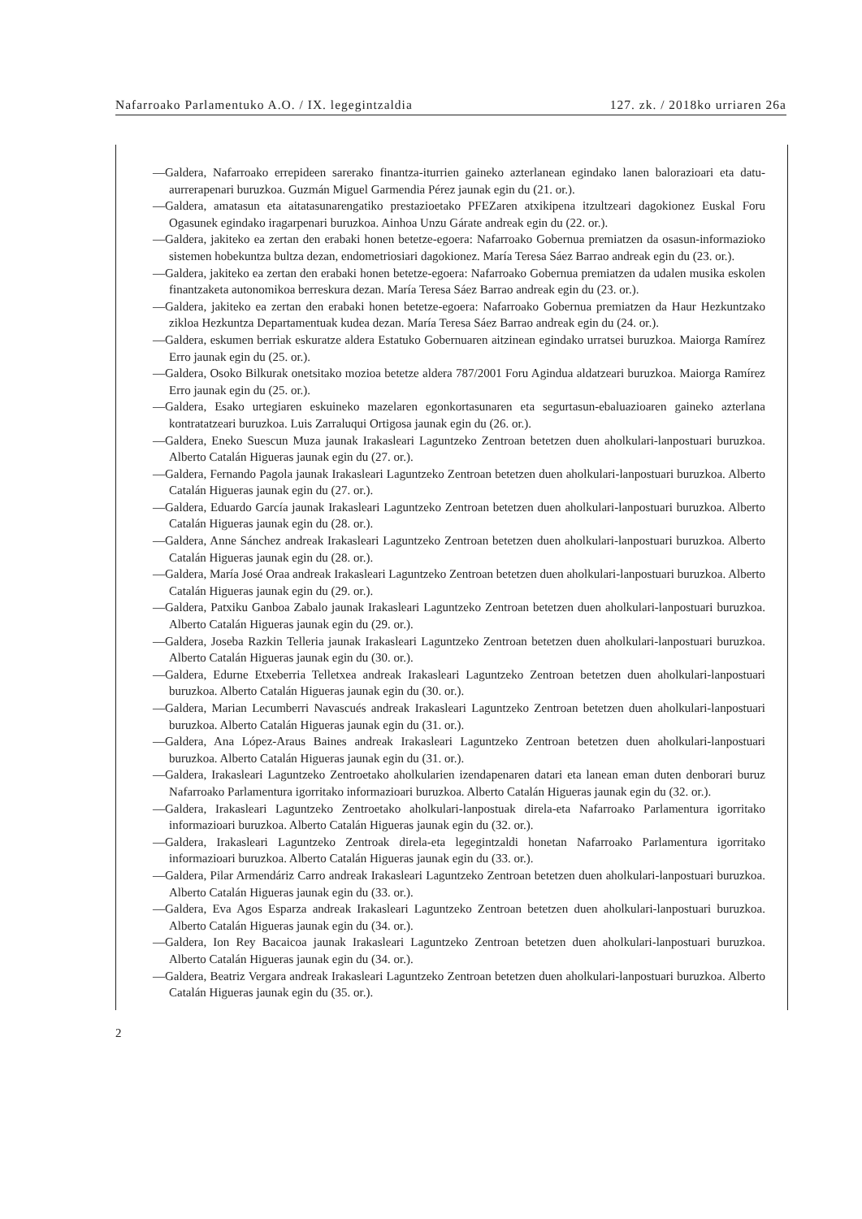Nafarroako Parlamentuko A.O. / IX. legegintzaldia 127. zk. / 2018ko urriaren 26a
—Galdera, Nafarroako errepideen sarerako finantza-iturrien gaineko azterlanean egindako lanen balorazioari eta datu-aurrerapenari buruzkoa. Guzmán Miguel Garmendia Pérez jaunak egin du (21. or.).
—Galdera, amatasun eta aitatasunarengatiko prestazioetako PFEZaren atxikipena itzultzeari dagokionez Euskal Foru Ogasunek egindako iragarpenari buruzkoa. Ainhoa Unzu Gárate andreak egin du (22. or.).
—Galdera, jakiteko ea zertan den erabaki honen betetze-egoera: Nafarroako Gobernua premiatzen da osasun-informazioko sistemen hobekuntza bultza dezan, endometriosiari dagokionez. María Teresa Sáez Barrao andreak egin du (23. or.).
—Galdera, jakiteko ea zertan den erabaki honen betetze-egoera: Nafarroako Gobernua premiatzen da udalen musika eskolen finantzaketa autonomikoa berreskura dezan. María Teresa Sáez Barrao andreak egin du (23. or.).
—Galdera, jakiteko ea zertan den erabaki honen betetze-egoera: Nafarroako Gobernua premiatzen da Haur Hezkuntzako zikloa Hezkuntza Departamentuak kudea dezan. María Teresa Sáez Barrao andreak egin du (24. or.).
—Galdera, eskumen berriak eskuratze aldera Estatuko Gobernuaren aitzinean egindako urratsei buruzkoa. Maiorga Ramírez Erro jaunak egin du (25. or.).
—Galdera, Osoko Bilkurak onetsitako mozioa betetze aldera 787/2001 Foru Agindua aldatzeari buruzkoa. Maiorga Ramírez Erro jaunak egin du (25. or.).
—Galdera, Esako urtegiaren eskuineko mazelaren egonkortasunaren eta segurtasun-ebaluazioaren gaineko azterlana kontratatzeari buruzkoa. Luis Zarraluqui Ortigosa jaunak egin du (26. or.).
—Galdera, Eneko Suescun Muza jaunak Irakasleari Laguntzeko Zentroan betetzen duen aholkulari-lanpostuari buruzkoa. Alberto Catalán Higueras jaunak egin du (27. or.).
—Galdera, Fernando Pagola jaunak Irakasleari Laguntzeko Zentroan betetzen duen aholkulari-lanpostuari buruzkoa. Alberto Catalán Higueras jaunak egin du (27. or.).
—Galdera, Eduardo García jaunak Irakasleari Laguntzeko Zentroan betetzen duen aholkulari-lanpostuari buruzkoa. Alberto Catalán Higueras jaunak egin du (28. or.).
—Galdera, Anne Sánchez andreak Irakasleari Laguntzeko Zentroan betetzen duen aholkulari-lanpostuari buruzkoa. Alberto Catalán Higueras jaunak egin du (28. or.).
—Galdera, María José Oraa andreak Irakasleari Laguntzeko Zentroan betetzen duen aholkulari-lanpostuari buruzkoa. Alberto Catalán Higueras jaunak egin du (29. or.).
—Galdera, Patxiku Ganboa Zabalo jaunak Irakasleari Laguntzeko Zentroan betetzen duen aholkulari-lanpostuari buruzkoa. Alberto Catalán Higueras jaunak egin du (29. or.).
—Galdera, Joseba Razkin Telleria jaunak Irakasleari Laguntzeko Zentroan betetzen duen aholkulari-lanpostuari buruzkoa. Alberto Catalán Higueras jaunak egin du (30. or.).
—Galdera, Edurne Etxeberria Telletxea andreak Irakasleari Laguntzeko Zentroan betetzen duen aholkulari-lanpostuari buruzkoa. Alberto Catalán Higueras jaunak egin du (30. or.).
—Galdera, Marian Lecumberri Navascués andreak Irakasleari Laguntzeko Zentroan betetzen duen aholkulari-lanpostuari buruzkoa. Alberto Catalán Higueras jaunak egin du (31. or.).
—Galdera, Ana López-Araus Baines andreak Irakasleari Laguntzeko Zentroan betetzen duen aholkulari-lanpostuari buruzkoa. Alberto Catalán Higueras jaunak egin du (31. or.).
—Galdera, Irakasleari Laguntzeko Zentroetako aholkularien izendapenaren datari eta lanean eman duten denborari buruz Nafarroako Parlamentura igorritako informazioari buruzkoa. Alberto Catalán Higueras jaunak egin du (32. or.).
—Galdera, Irakasleari Laguntzeko Zentroetako aholkulari-lanpostuak direla-eta Nafarroako Parlamentura igorritako informazioari buruzkoa. Alberto Catalán Higueras jaunak egin du (32. or.).
—Galdera, Irakasleari Laguntzeko Zentroak direla-eta legegintzaldi honetan Nafarroako Parlamentura igorritako informazioari buruzkoa. Alberto Catalán Higueras jaunak egin du (33. or.).
—Galdera, Pilar Armendáriz Carro andreak Irakasleari Laguntzeko Zentroan betetzen duen aholkulari-lanpostuari buruzkoa. Alberto Catalán Higueras jaunak egin du (33. or.).
—Galdera, Eva Agos Esparza andreak Irakasleari Laguntzeko Zentroan betetzen duen aholkulari-lanpostuari buruzkoa. Alberto Catalán Higueras jaunak egin du (34. or.).
—Galdera, Ion Rey Bacaicoa jaunak Irakasleari Laguntzeko Zentroan betetzen duen aholkulari-lanpostuari buruzkoa. Alberto Catalán Higueras jaunak egin du (34. or.).
—Galdera, Beatriz Vergara andreak Irakasleari Laguntzeko Zentroan betetzen duen aholkulari-lanpostuari buruzkoa. Alberto Catalán Higueras jaunak egin du (35. or.).
2